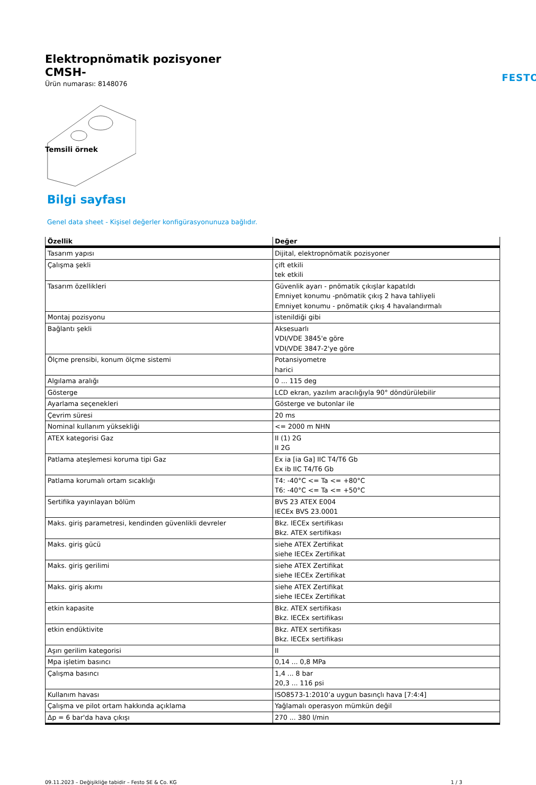Elektropnömatik pozisyoner
CMSH-
Ürün numarası: 8148076
FESTO
Temsili örnek
Bilgi sayfası
Genel data sheet - Kişisel değerler konfigürasyonunuza bağlıdır.
| Özellik | Değer |
| --- | --- |
| Tasarım yapısı | Dijital, elektropnömatik pozisyoner |
| Çalışma şekli | çift etkili tek etkili |
| Tasarım özellikleri | Güvenlik ayarı - pnömatik çıkışlar kapatıldı Emniyet konumu -pnömatik çıkış 2 hava tahliyeli Emniyet konumu - pnömatik çıkış 4 havalandırmalı |
| Montaj pozisyonu | istenildiği gibi |
| Bağlantı şekli | Aksesuarlı VDI/VDE 3845'e göre VDI/VDE 3847-2'ye göre |
| Ölçme prensibi, konum ölçme sistemi | Potansiyometre harici |
| Algılama aralığı | 0 ... 115 deg |
| Gösterge | LCD ekran, yazılım aracılığıyla 90° döndürülebilir |
| Ayarlama seçenekleri | Gösterge ve butonlar ile |
| Çevrim süresi | 20 ms |
| Nominal kullanım yüksekliği | <= 2000 m NHN |
| ATEX kategorisi Gaz | II (1) 2G II 2G |
| Patlama ateşlemesi koruma tipi Gaz | Ex ia [ia Ga] IIC T4/T6 Gb Ex ib IIC T4/T6 Gb |
| Patlama korumalı ortam sıcaklığı | T4: -40°C <= Ta <= +80°C T6: -40°C <= Ta <= +50°C |
| Sertifika yayınlayan bölüm | BVS 23 ATEX E004 IECEx BVS 23.0001 |
| Maks. giriş parametresi, kendinden güvenlikli devreler | Bkz. IECEx sertifikası Bkz. ATEX sertifikası |
| Maks. giriş gücü | siehe ATEX Zertifikat siehe IECEx Zertifikat |
| Maks. giriş gerilimi | siehe ATEX Zertifikat siehe IECEx Zertifikat |
| Maks. giriş akımı | siehe ATEX Zertifikat siehe IECEx Zertifikat |
| etkin kapasite | Bkz. ATEX sertifikası Bkz. IECEx sertifikası |
| etkin endüktivite | Bkz. ATEX sertifikası Bkz. IECEx sertifikası |
| Aşırı gerilim kategorisi | II |
| Mpa işletim basıncı | 0,14 ... 0,8 MPa |
| Çalışma basıncı | 1,4 ... 8 bar 20,3 ... 116 psi |
| Kullanım havası | ISO8573-1:2010’a uygun basınçlı hava [7:4:4] |
| Çalışma ve pilot ortam hakkında açıklama | Yağlamalı operasyon mümkün değil |
| Δp = 6 bar'da hava çıkışı | 270 ... 380 l/min |
09.11.2023 – Değişikliğe tabidir – Festo SE & Co. KG 1 / 3